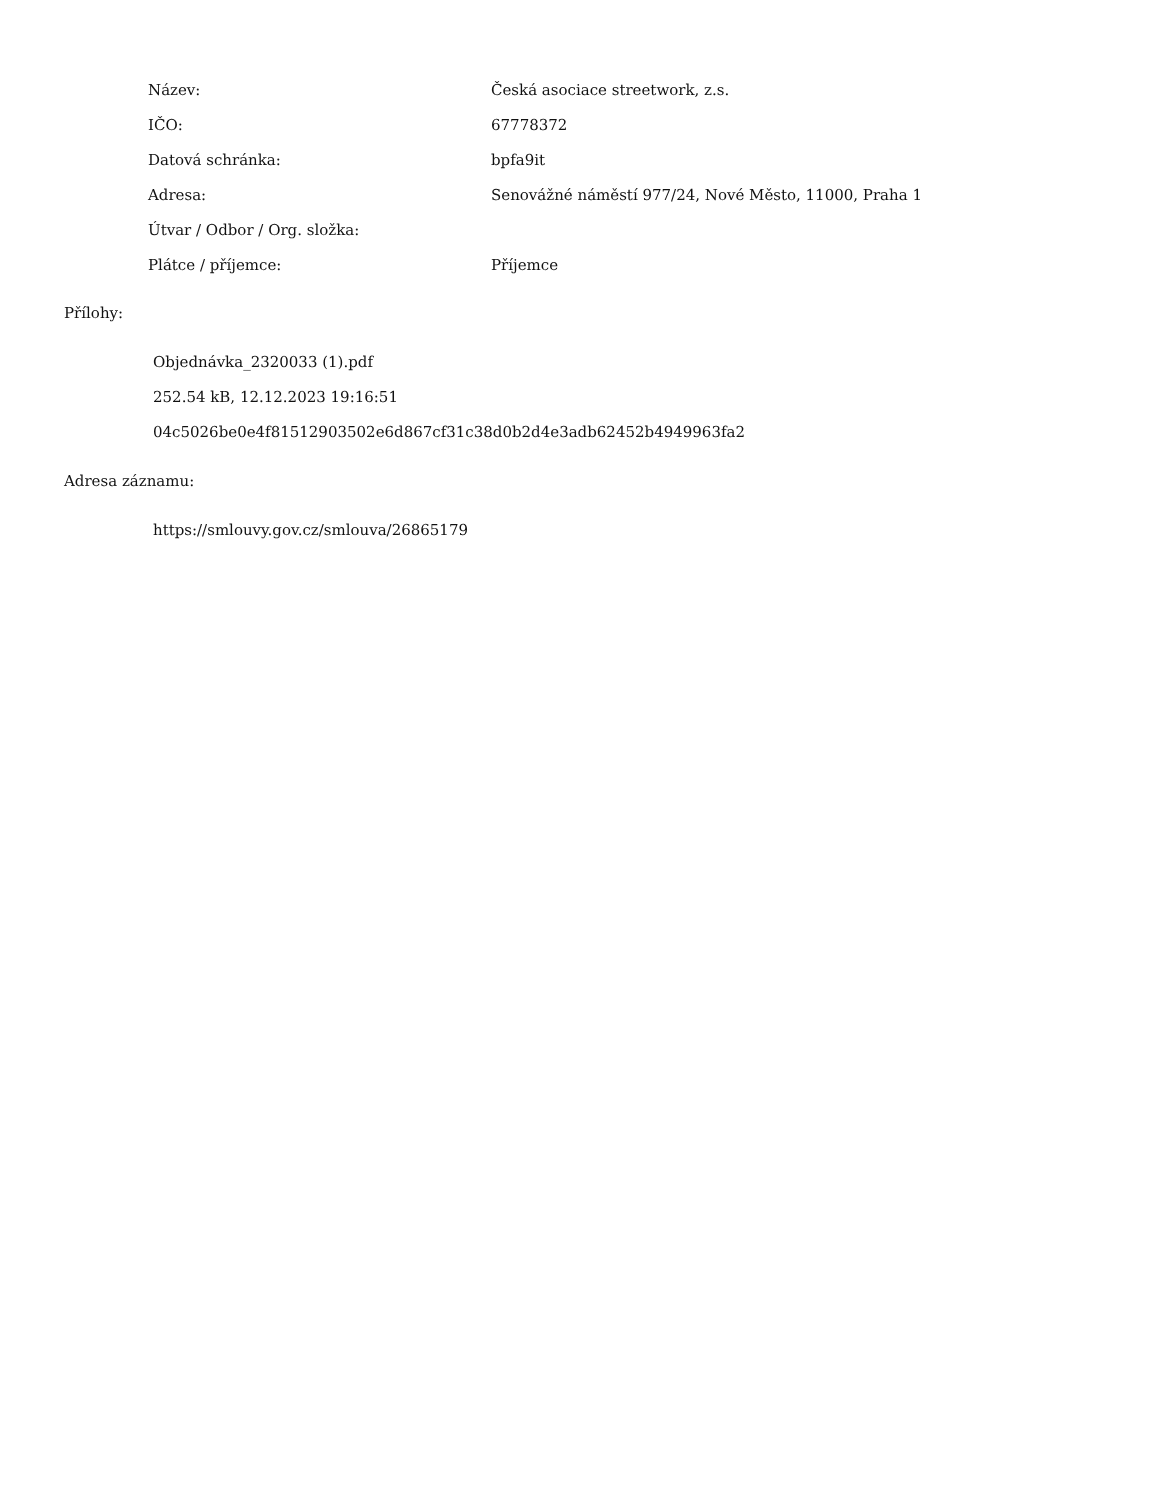| Název: | Česká asociace streetwork, z.s. |
| IČO: | 67778372 |
| Datová schránka: | bpfa9it |
| Adresa: | Senovážné náměstí 977/24, Nové Město, 11000, Praha 1 |
| Útvar / Odbor / Org. složka: | |
| Plátce / příjemce: | Příjemce |
Přílohy:
Objednávka_2320033 (1).pdf
252.54 kB, 12.12.2023 19:16:51
04c5026be0e4f81512903502e6d867cf31c38d0b2d4e3adb62452b4949963fa2
Adresa záznamu:
https://smlouvy.gov.cz/smlouva/26865179